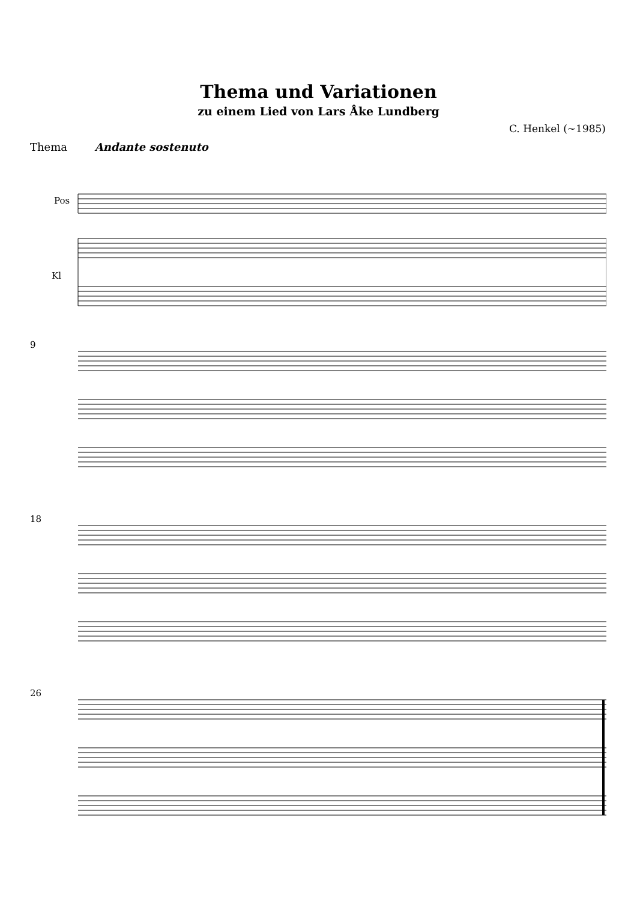Thema und Variationen
zu einem Lied von Lars Åke Lundberg
C. Henkel (~1985)
Thema Andante sostenuto
Pos
Kl
9
18
26